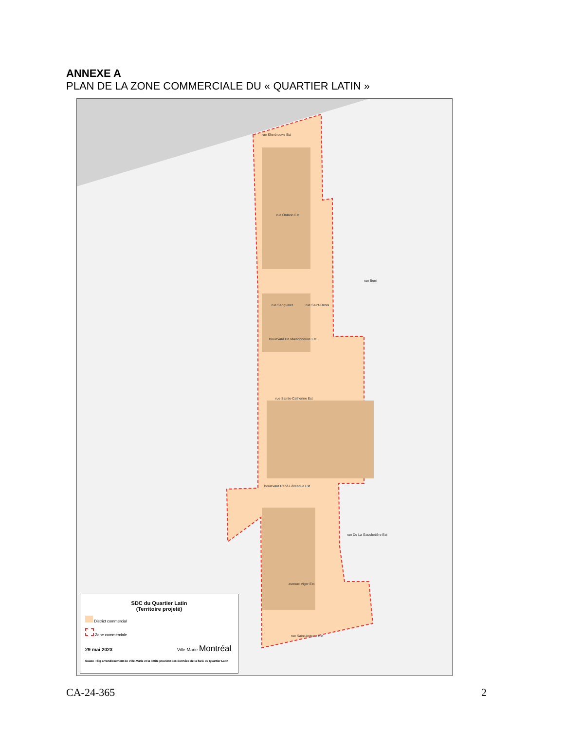ANNEXE A
PLAN DE LA ZONE COMMERCIALE DU « QUARTIER LATIN »
rue Sherbrooke Est
rue Ontario Est
boulevard De Maisonneuve Est
rue Sainte-Catherine Est
boulevard René-Lévesque Est
avenue Viger Est
rue Saint-Antoine Est
rue Sanguinet rue Saint-Denis
rue Berri
rue De La Gauchetière Est
SDC du Quartier Latin
(Territoire projeté)
District commercial
Zone commerciale
29 mai 2023 Ville-Marie Montréal
Souce : Sig arrondissement de Ville-Marie et la limite provient des données de la SDC du Quartier Latin
CA-24-365 2